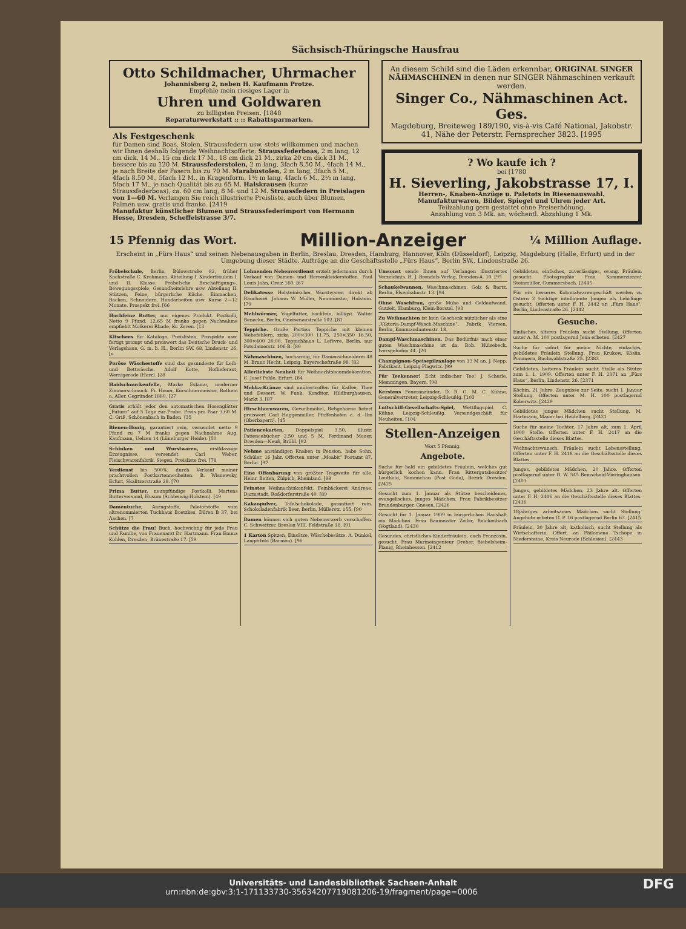Sächsisch-Thüringsche Hausfrau
Otto Schildmacher, Uhrmacher
Johannisberg 2, neben H. Kaufmann Protze.
Empfehle mein riesiges Lager in
Uhren und Goldwaren
zu billigsten Preisen. [1848
Reparaturwerkstatt :: :: Rabattsparmarken.
Als Festgeschenk
für Damen sind Boas, Stolen, Straussfedern usw. stets willkommen und machen wir Ihnen deshalb folgende Weihnachtsofferte: Straussfederboas, 2 m lang, 12 cm dick, 14 M., 15 cm dick 17 M., 18 cm dick 21 M., zirka 20 cm dick 31 M., bessere bis zu 120 M. Straussfederstolen, 2 m lang, 3fach 8,50 M., 4fach 14 M., je nach Breite der Fasern bis zu 70 M. Marabustolen, 2 m lang, 3fach 5 M., 4fach 8,50 M., 5fach 12 M., in Kragenform, 1½ m lang, 4fach 6 M., 2½ m lang, 5fach 17 M., je nach Qualität bis zu 65 M. Halskrausen (kurze Straussfederboas), ca. 60 cm lang, 8 M. und 12 M. Straussfedern in Preislagen von 1—60 M. Verlangen Sie reich illustrierte Preisliste, auch über Blumen, Palmen usw. gratis und franko. [2419
Manufaktur künstlicher Blumen und Straussfederimport von Hermann Hesse, Dresden, Scheffelstrasse 3/7.
An diesem Schild sind die Läden erkennbar, ORIGINAL SINGER NÄHMASCHINEN in denen nur SINGER Nähmaschinen verkauft werden.
Singer Co., Nähmaschinen Act. Ges.
Magdeburg, Breiteweg 189/190, vis-à-vis Café National, Jakobstr. 41, Nähe der Peterstr. Fernsprecher 3823. [1995
? Wo kaufe ich ?
bei [1780
H. Sieverling, Jakobstrasse 17, I.
Herren-, Knaben-Anzüge u. Paletots in Riesenauswahl. Manufakturwaren, Bilder, Spiegel und Uhren jeder Art.
Teilzahlung gern gestattet ohne Preiserhöhung.
Anzahlung von 3 Mk. an, wöchentl. Abzahlung 1 Mk.
15 Pfennig das Wort.
Million-Anzeiger
¼ Million Auflage.
Erscheint in „Fürs Haus“ und seinen Nebenausgaben in Berlin, Breslau, Dresden, Hamburg, Hannover, Köln (Düsseldorf), Leipzig, Magdeburg (Halle, Erfurt) und in der Umgebung dieser Städte. Aufträge an die Geschäftsstelle „Fürs Haus“, Berlin SW., Lindenstraße 26.
Fröbelschule, Berlin, Bülowstraße 82, früher Kochstraße C. Krohmann. Abteilung I. Kinderfräulein I. und II. Klasse. Fröbelsche Beschäftigungs-, Bewegungsspiele, Gesundheitslehre usw. Abteilung II. Stützen, Feine, bürgerliche Küche. Einmachen, Backen, Schneidern, Handarbeiten usw. Kurse 2—12 Monate. Prospekt frei. [66
Hochfeine Butter, nur eigenes Produkt. Postkolli, Netto 9 Pfund, 12,65 M franko gegen Nachnahme empfiehlt Molkerei Rhade, Kr. Zeven. [13
Klischees für Kataloge, Preislisten, Prospekte usw. fertigt prompt und preiswert das Deutsche Druck- und Verlagshaus, G. m. b. H., Berlin SW. 68, Lindenstr. 26. [u
Poröse Wäschestoffe sind das gesundeste für Leib- und Bettwäsche. Adolf Kotte, Hoflieferant, Wernigerode (Harz). [28
Haidschnuckenfelle, Marke Eskimo, moderner Zimmerschmuck. Fr. Heuer, Kürschnermeister, Rethem a. Aller. Gegründet 1880. [27
Gratis erhält jeder den automatischen Hosenglätter „Futuro“ auf 5 Tage zur Probe. Preis pro Paar 3,60 M. C. Griß, Schönenbach in Baden. [35
Bienen-Honig, garantiert rein, versendet netto 9 Pfund zu 7 M franko gegen Nachnahme Aug. Kaufmann, Uelzen 14 (Lüneburger Heide). [50
Schinken und Wurstwaren, erstklassige Erzeugnisse, versendet Carl Weber, Fleischwarenfabrik, Siegen. Preisliste frei. [78
Verdienst bis 500%, durch Verkauf meiner prachtvollen Postkartenneuheiten. B. Wisnewsky, Erfurt, Skalitzerstraße 28. [70
Prima Butter, neunpfündige Postkolli. Martens Butterversand, Husum (Schleswig-Holstein). [49
Damentuche, Anzugstoffe, Paletotstoffe vom altrenommierten Tuchhaus Boetzkes, Düren B 37, bei Aachen. [7
Schütze die Frau! Buch, hochwichtig für jede Frau und Familie, von Frauenarzt Dr. Hartmann. Frau Emma Kohlen, Dresden, Brünestraße 17. [59
Lohnenden Nebenverdienst erzielt jedermann durch Verkauf von Damen- und Herrenkleiderstoffen. Paul Louis Jahn, Greiz 160. [67
Delikatesse Holsteinischer Wurstwaren direkt ab Räucherei. Johann W. Müller, Neumünster, Holstein. [79
Mehlwürmer, Vogelfutter, hochfein, billigst. Walter Benecke, Berlin, Gneisenaustraße 102. [81
Teppiche. Große Partien Teppiche mit kleinen Webefehlern, zirka 200×300 11.75, 250×350 16.50, 300×400 20.00. Teppichhaus L. Lefèvre, Berlin, nur Potsdamerstr. 106 B. [80
Nähmaschinen, hocharmig, für Damenschneiderei 48 M. Bruno Hecht, Leipzig, Bayerscheftraße 98. [82
Allerliebste Neuheit für Weihnachtsbaumdekoration. C. Josef Pohle, Erfurt. [84
Mokka-Kränze sind unübertroffen für Kaffee, Thee und Dessert. W. Funk, Konditor, Hildburghausen, Markt 3. [87
Hirschhornwaren, Geweihmöbel, Rehgehörne liefert preiswert Carl Haggenmiller, Pfaffenhofen a. d. Ilm (Oberbayern). [45
Patiencekarten, Doppelspiel 3.50, illustr. Patiencebücher 2.50 und 5 M. Ferdinand Mauer, Dresden—Neuß, Brühl. [92
Nehme anständigen Knaben in Pension, habe Sohn, Schüler, 16 Jahr. Offerten unter „Moabit“ Postamt 87, Berlin. [97
Eine Offenbarung von größter Tragweite für alle. Heinr. Beiten, Zülpich, Rheinland. [88
Feinstes Weihnachtskonfekt. Feinbäckerei Andreae, Darmstadt, Roßdorferstraße 40. [89
Kakaopulver, Tafelschokolade, garantiert rein. Schokoladenfabrik Beer, Berlin, Müllerstr. 155. [90
Damen können sich guten Nebenerwerb verschaffen. C. Schweitzer, Breslau VIII, Feldstraße 18. [91
1 Karton Spitzen, Einsätze, Wäschebesätze. A. Dunkel, Langerfeld (Barmen). [96
Umsonst sende Ihnen auf Verlangen illustriertes Verzeichnis. H. J. Brendels Verlag, Dresden-A. 10. [95
Schaukelwannen, Waschmaschinen. Golz & Bartz, Berlin, Elsenbahnstr. 13. [94
Ohne Waschfrau, große Mühe und Geldaufwand. Gutzeit, Hamburg, Klein-Borstel. [93
Zu Weihnachten ist kein Geschenk nützlicher als eine „Viktoria-Dampf-Wasch-Maschine“. Fabrik Viersen, Berlin, Kommandantenstr. 18.
Dampf-Waschmaschinen. Das Bedürfnis nach einer guten Waschmaschine ist da. Rob. Hülsebeck, Iversgehofen 44. [20
Champignon-Speisepilzanlage von 13 M an. J. Nepp, Fabrikant, Leipzig-Plagwitz. [99
Für Teekenner! Echt indischer Tee! J. Scherle, Memmingen, Bayern. [98
Kerstens Feueranzünder, D. R. G. M. C. Kühne, Generalvertreter, Leipzig-Schleußig. [103
Luftschiff-Gesellschafts-Spiel, Wettflugspiel. C. Kühne, Leipzig-Schleußig. Versandgeschäft für Neuheiten. [104
Stellen-Anzeigen
Wort 5 Pfennig.
Angebote.
Suche für bald ein gebildetes Fräulein, welches gut bürgerlich kochen kann. Frau Rittergutsbesitzer Leuthold, Semmichau (Post Göda), Bezirk Dresden. [2425
Gesucht zum 1. Januar als Stütze bescheidenes, evangelisches, junges Mädchen. Frau Fabrikbesitzer Brandenburger, Gnesen. [2426
Gesucht für 1. Januar 1909 in bürgerlichen Haushalt ein Mädchen. Frau Baumeister Zeiler, Reichenbach (Vogtland). [2430
Gesundes, christliches Kinderfräulein, auch Französin, gesucht. Frau Marineingenieur Dreher, Biebelsheim-Planig, Rheinhessen. [2412
Gebildetes, einfaches, zuverlässiges, evang. Fräulein gesucht. Photographie Frau Kommerzienrat Steinmüller, Gummersbach. [2445
Für ein besseres Kolonialwarengeschäft werden zu Ostern 2 tüchtige intelligente Jungen als Lehrlinge gesucht. Offerten unter F. H. 2442 an „Fürs Haus“, Berlin, Lindenstraße 26. [2442
Gesuche.
Einfaches, älteres Fräulein sucht Stellung. Offerten unter A. M. 100 postlagernd Jena erbeten. [2427
Suche für sofort für meine Nichte, einfaches, gebildetes Fräulein Stellung. Frau Krukow, Köslin, Pommern, Buchwaldstraße 25. [2383
Gebildetes, heiteres Fräulein sucht Stelle als Stütze zum 1. 1. 1909. Offerten unter F. H. 2371 an „Fürs Haus“, Berlin, Lindenstr. 26. [2371
Köchin, 21 Jahre, Zeugnisse zur Seite, sucht 1. Januar Stellung. Offerten unter M. H. 100 postlagernd Koberwitz. [2429
Gebildetes junges Mädchen sucht Stellung. M. Hartmann, Mauer bei Heidelberg. [2421
Suche für meine Tochter, 17 Jahre alt, zum 1. April 1909 Stelle. Offerten unter F. H. 2417 an die Geschäftsstelle dieses Blattes.
Weihnachtswunsch. Fräulein sucht Lebensstellung. Offerten unter F. H. 2418 an die Geschäftsstelle dieses Blattes.
Junges, gebildetes Mädchen, 20 Jahre. Offerten postlagernd unter D. W. 545 Remscheid-Vieringhausen. [2403
Junges, gebildetes Mädchen, 23 Jahre alt. Offerten unter F. H. 2416 an die Geschäftsstelle dieses Blattes. [2416
18jähriges arbeitsames Mädchen sucht Stellung. Angebote erbeten G. P. 16 postlagernd Berlin 63. [2415
Fräulein, 30 Jahre alt, katholisch, sucht Stellung als Wirtschafterin. Offert. an Philomena Tschöpe in Niedersteine, Kreis Neurode (Schlesien). [2443
Universitäts- und Landesbibliothek Sachsen-Anhalt
urn:nbn:de:gbv:3:1-171133730-35634207719081206-19/fragment/page=0006 DFG